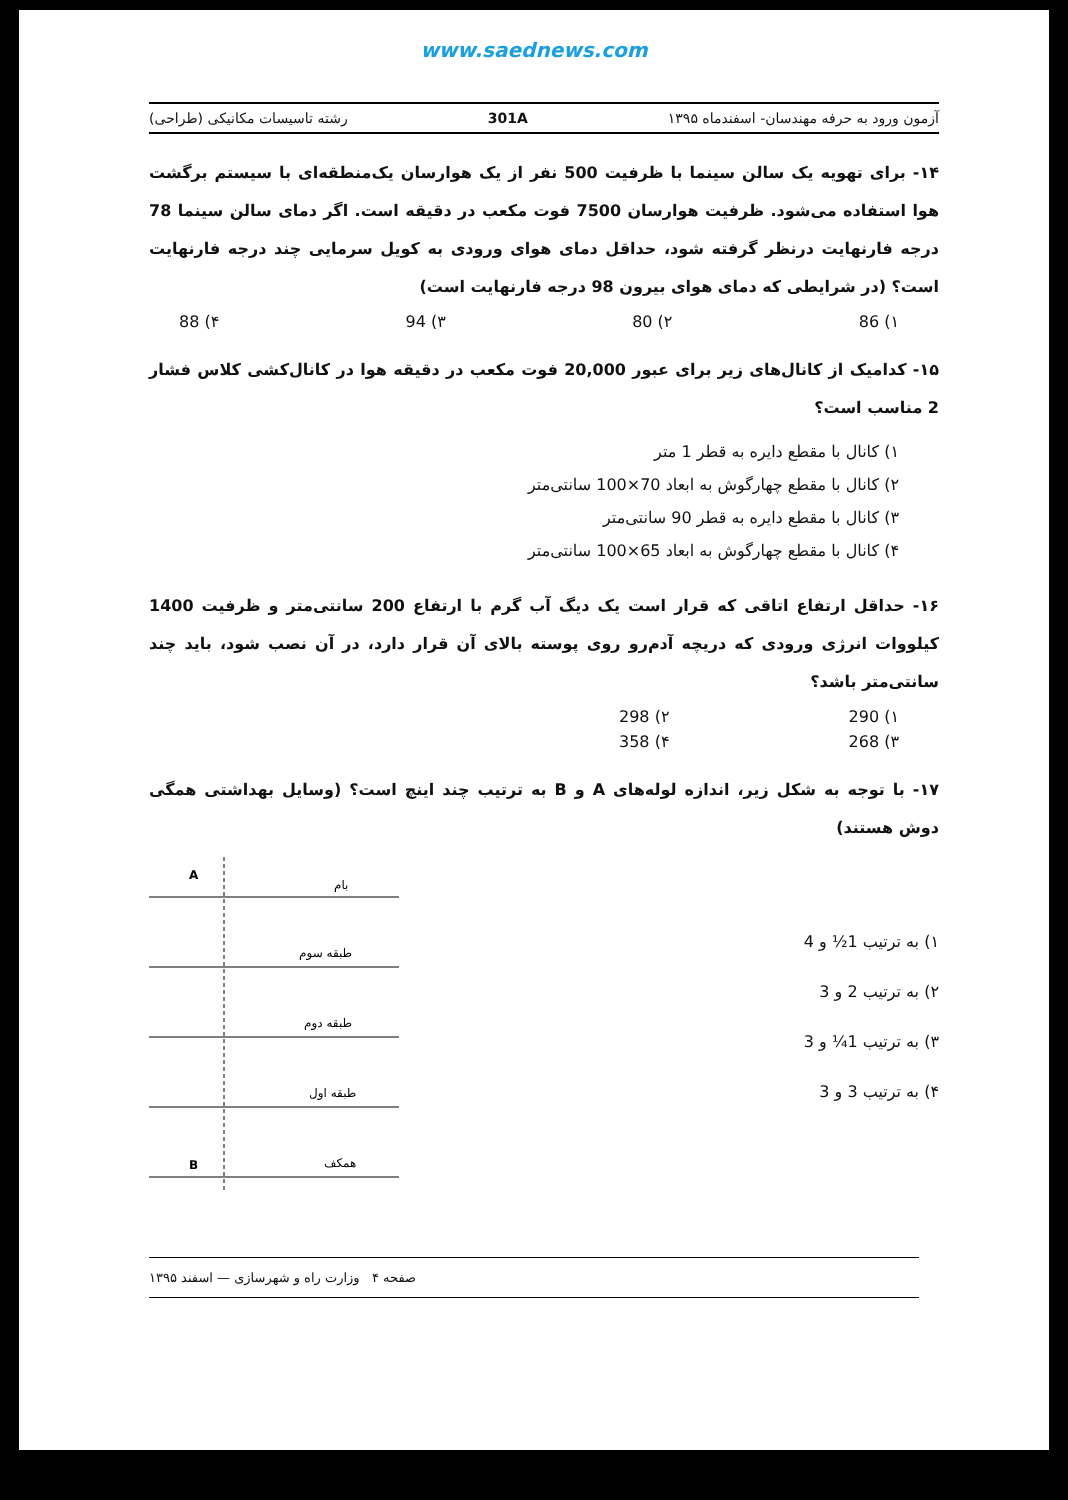www.saednews.com
آزمون ورود به حرفه مهندسان- اسفندماه ۱۳۹۵ 301A رشته تاسیسات مکانیکی (طراحی)
۱۴- برای تهویه یک سالن سینما با ظرفیت 500 نفر از یک هوارسان یک‌منطقه‌ای با سیستم برگشت هوا استفاده می‌شود. ظرفیت هوارسان 7500 فوت مکعب در دقیقه است. اگر دمای سالن سینما 78 درجه فارنهایت درنظر گرفته شود، حداقل دمای هوای ورودی به کویل سرمایی چند درجه فارنهایت است؟ (در شرایطی که دمای هوای بیرون 98 درجه فارنهایت است)
۱) 86 ۲) 80 ۳) 94 ۴) 88
۱۵- کدامیک از کانال‌های زیر برای عبور 20,000 فوت مکعب در دقیقه هوا در کانال‌کشی کلاس فشار 2 مناسب است؟
۱) کانال با مقطع دایره به قطر 1 متر
۲) کانال با مقطع چهارگوش به ابعاد 70×100 سانتی‌متر
۳) کانال با مقطع دایره به قطر 90 سانتی‌متر
۴) کانال با مقطع چهارگوش به ابعاد 65×100 سانتی‌متر
۱۶- حداقل ارتفاع اتاقی که قرار است یک دیگ آب گرم با ارتفاع 200 سانتی‌متر و ظرفیت 1400 کیلووات انرژی ورودی که دریچه آدم‌رو روی پوسته بالای آن قرار دارد، در آن نصب شود، باید چند سانتی‌متر باشد؟
۱) 290 ۲) 298
۳) 268 ۴) 358
۱۷- با توجه به شکل زیر، اندازه لوله‌های A و B به ترتیب چند اینچ است؟ (وسایل بهداشتی همگی دوش هستند)
۱) به ترتیب 1½ و 4
۲) به ترتیب 2 و 3
۳) به ترتیب 1¼ و 3
۴) به ترتیب 3 و 3
A
بام
طبقه سوم
طبقه دوم
طبقه اول
همکف
B
صفحه ۴ وزارت راه و شهرسازی — اسفند ۱۳۹۵